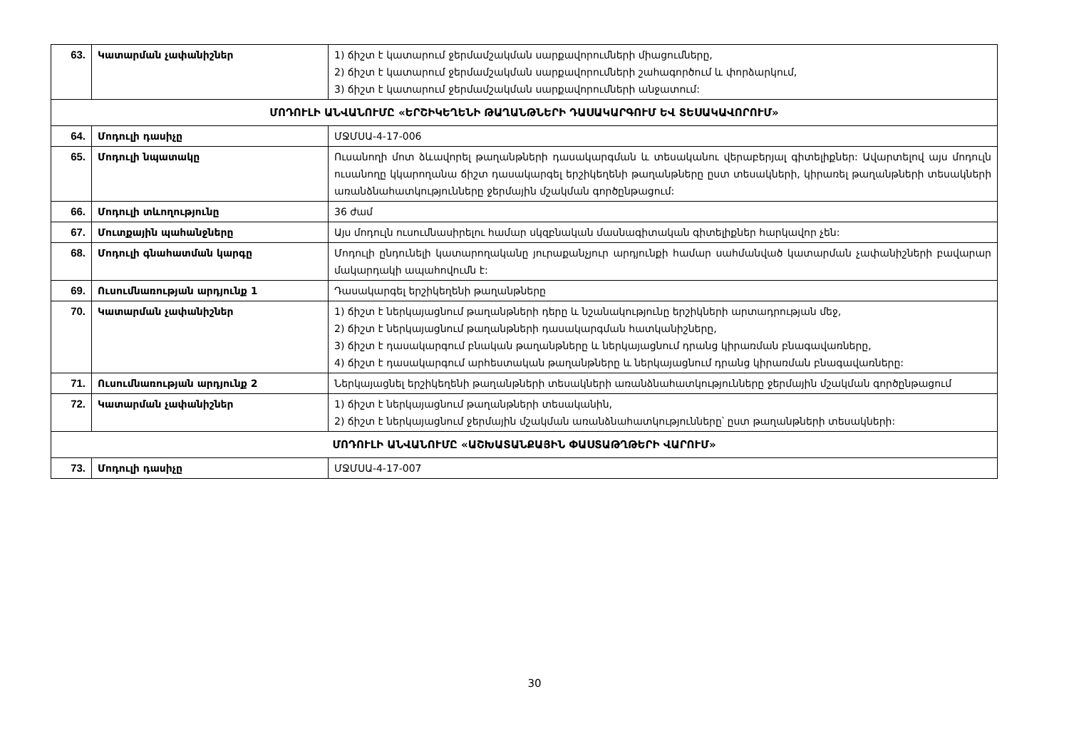| 63. | Կատարման չափանիշներ | 1) ճիշտ է կատարում ջերմամշակման սարքավորումների միացումները, 2) ճիշտ է կատարում ջերմամշակման սարքավորումների շահագործում և փորձարկում, 3) ճիշտ է կատարում ջերմամշակման սարքավորումների անջատում: |
| ՄՈԴՈՒԼԻ ԱՆՎԱՆՈՒՄԸ «ԵՐՇԻԿԵՂԵՆԻ ԹԱՂԱՆԹՆԵՐԻ ԴԱՍԱԿԱՐԳՈՒՄ ԵՎ ՏԵՍԱԿԱՎՈՐՈՒՄ» | | |
| 64. | Մոդուլի դասիչը | ՄՋՄՍԱ-4-17-006 |
| 65. | Մոդուլի նպատակը | Ուսանողի մոտ ձևավորել թաղանթների դասակարգման և տեսականու վերաբերյալ գիտելիքներ: Ավարտելով այս մոդուլն ուսանողը կկարողանա ճիշտ դասակարգել երշիկեղենի թաղանթները ըստ տեսակների, կիրառել թաղանթների տեսակների առանձնահատկությունները ջերմային մշակման գործընթացում: |
| 66. | Մոդուլի տևողությունը | 36 ժամ |
| 67. | Մուտքային պահանջները | Այս մոդուլն ուսումնասիրելու համար սկզբնական մասնագիտական գիտելիքներ հարկավոր չեն: |
| 68. | Մոդուլի գնահատման կարգը | Մոդուլի ընդունելի կատարողականը յուրաքանչյուր արդյունքի համար սահմանված կատարման չափանիշների բավարար մակարդակի ապահովումն է: |
| 69. | Ուսումնառության արդյունք 1 | Դասակարգել երշիկեղենի թաղանթները |
| 70. | Կատարման չափանիշներ | 1) ճիշտ է ներկայացնում թաղանթների դերը և նշանակությունը երշիկների արտադրության մեջ, 2) ճիշտ է ներկայացնում թաղանթների դասակարգման հատկանիշները, 3) ճիշտ է դասակարգում բնական թաղանթները և ներկայացնում դրանց կիրառման բնագավառները, 4) ճիշտ է դասակարգում արհեստական թաղանթները և ներկայացնում դրանց կիրառման բնագավառները: |
| 71. | Ուսումնառության արդյունք 2 | Ներկայացնել երշիկեղենի թաղանթների տեսակների առանձնահատկությունները ջերմային մշակման գործընթացում |
| 72. | Կատարման չափանիշներ | 1) ճիշտ է ներկայացնում թաղանթների տեսականին, 2) ճիշտ է ներկայացնում ջերմային մշակման առանձնահատկությունները՝ ըստ թաղանթների տեսակների: |
| ՄՈԴՈՒԼԻ ԱՆՎԱՆՈՒՄԸ «ԱՇԽԱՏԱՆՔԱՅԻՆ ՓԱՍՏԱԹՂԹԵՐԻ ՎԱՐՈՒՄ» | | |
| 73. | Մոդուլի դասիչը | ՄՋՄՍԱ-4-17-007 |
30